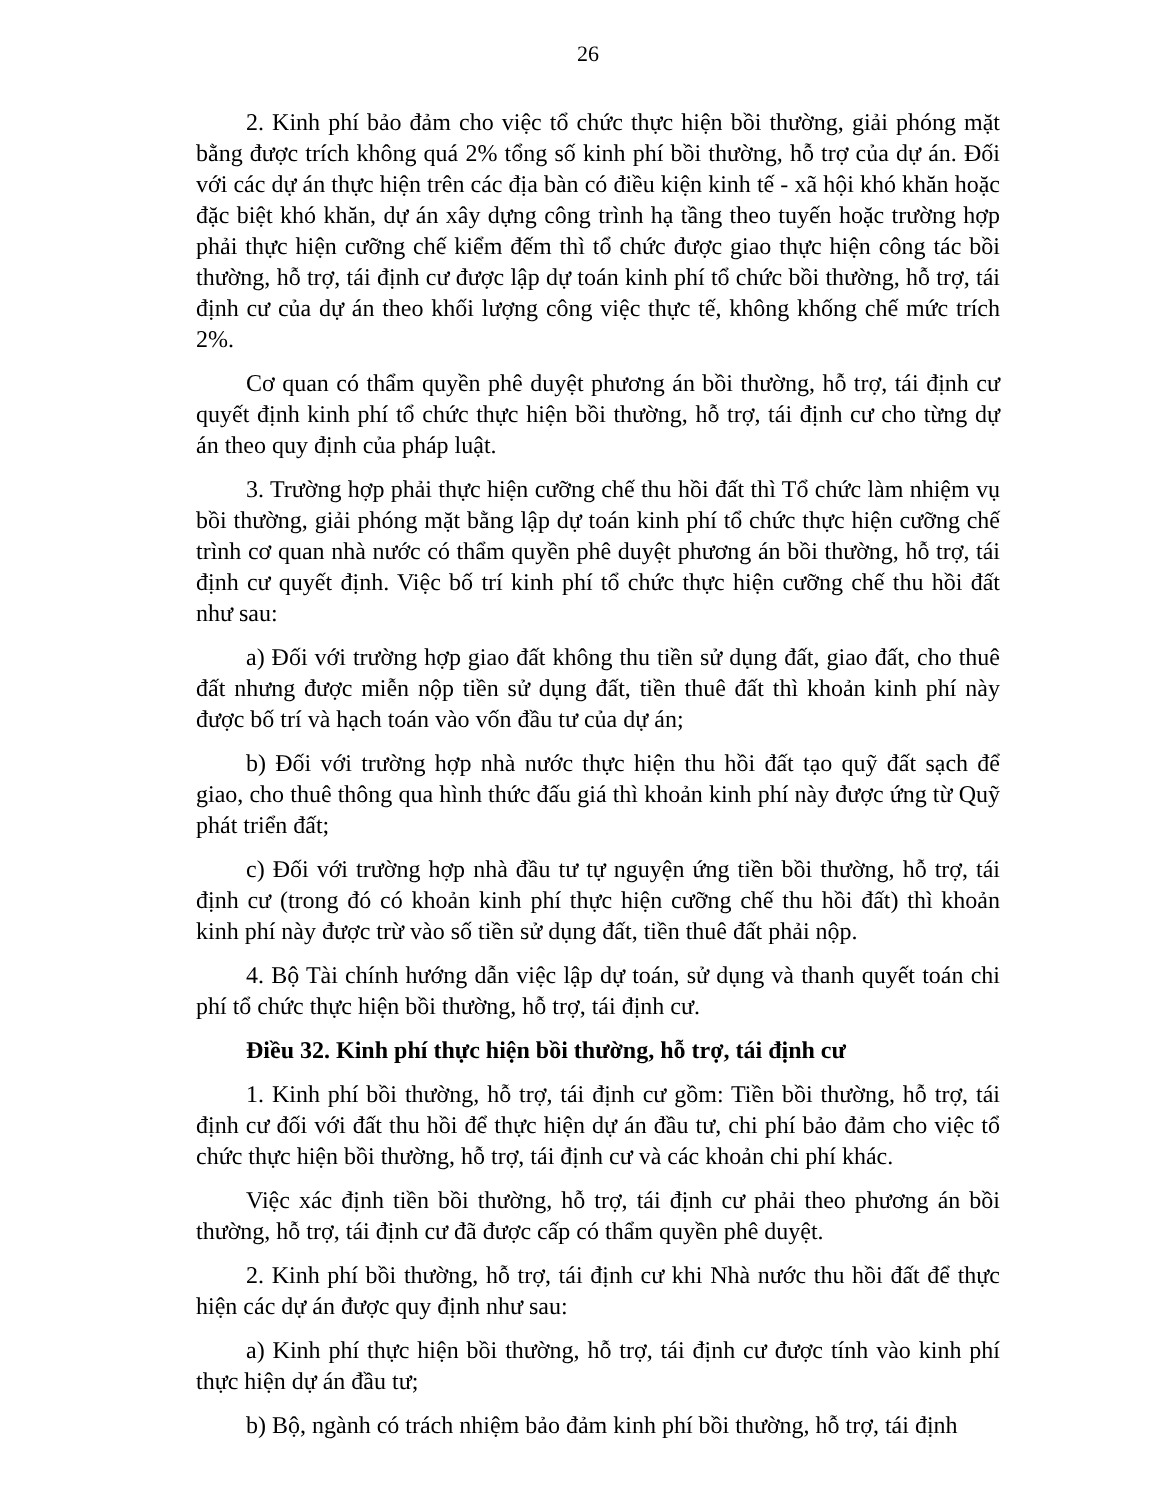26
2. Kinh phí bảo đảm cho việc tổ chức thực hiện bồi thường, giải phóng mặt bằng được trích không quá 2% tổng số kinh phí bồi thường, hỗ trợ của dự án. Đối với các dự án thực hiện trên các địa bàn có điều kiện kinh tế - xã hội khó khăn hoặc đặc biệt khó khăn, dự án xây dựng công trình hạ tầng theo tuyến hoặc trường hợp phải thực hiện cưỡng chế kiểm đếm thì tổ chức được giao thực hiện công tác bồi thường, hỗ trợ, tái định cư được lập dự toán kinh phí tổ chức bồi thường, hỗ trợ, tái định cư của dự án theo khối lượng công việc thực tế, không khống chế mức trích 2%.
Cơ quan có thẩm quyền phê duyệt phương án bồi thường, hỗ trợ, tái định cư quyết định kinh phí tổ chức thực hiện bồi thường, hỗ trợ, tái định cư cho từng dự án theo quy định của pháp luật.
3. Trường hợp phải thực hiện cưỡng chế thu hồi đất thì Tổ chức làm nhiệm vụ bồi thường, giải phóng mặt bằng lập dự toán kinh phí tổ chức thực hiện cưỡng chế trình cơ quan nhà nước có thẩm quyền phê duyệt phương án bồi thường, hỗ trợ, tái định cư quyết định. Việc bố trí kinh phí tổ chức thực hiện cưỡng chế thu hồi đất như sau:
a) Đối với trường hợp giao đất không thu tiền sử dụng đất, giao đất, cho thuê đất nhưng được miễn nộp tiền sử dụng đất, tiền thuê đất thì khoản kinh phí này được bố trí và hạch toán vào vốn đầu tư của dự án;
b) Đối với trường hợp nhà nước thực hiện thu hồi đất tạo quỹ đất sạch để giao, cho thuê thông qua hình thức đấu giá thì khoản kinh phí này được ứng từ Quỹ phát triển đất;
c) Đối với trường hợp nhà đầu tư tự nguyện ứng tiền bồi thường, hỗ trợ, tái định cư (trong đó có khoản kinh phí thực hiện cưỡng chế thu hồi đất) thì khoản kinh phí này được trừ vào số tiền sử dụng đất, tiền thuê đất phải nộp.
4. Bộ Tài chính hướng dẫn việc lập dự toán, sử dụng và thanh quyết toán chi phí tổ chức thực hiện bồi thường, hỗ trợ, tái định cư.
Điều 32. Kinh phí thực hiện bồi thường, hỗ trợ, tái định cư
1. Kinh phí bồi thường, hỗ trợ, tái định cư gồm: Tiền bồi thường, hỗ trợ, tái định cư đối với đất thu hồi để thực hiện dự án đầu tư, chi phí bảo đảm cho việc tổ chức thực hiện bồi thường, hỗ trợ, tái định cư và các khoản chi phí khác.
Việc xác định tiền bồi thường, hỗ trợ, tái định cư phải theo phương án bồi thường, hỗ trợ, tái định cư đã được cấp có thẩm quyền phê duyệt.
2. Kinh phí bồi thường, hỗ trợ, tái định cư khi Nhà nước thu hồi đất để thực hiện các dự án được quy định như sau:
a) Kinh phí thực hiện bồi thường, hỗ trợ, tái định cư được tính vào kinh phí thực hiện dự án đầu tư;
b) Bộ, ngành có trách nhiệm bảo đảm kinh phí bồi thường, hỗ trợ, tái định